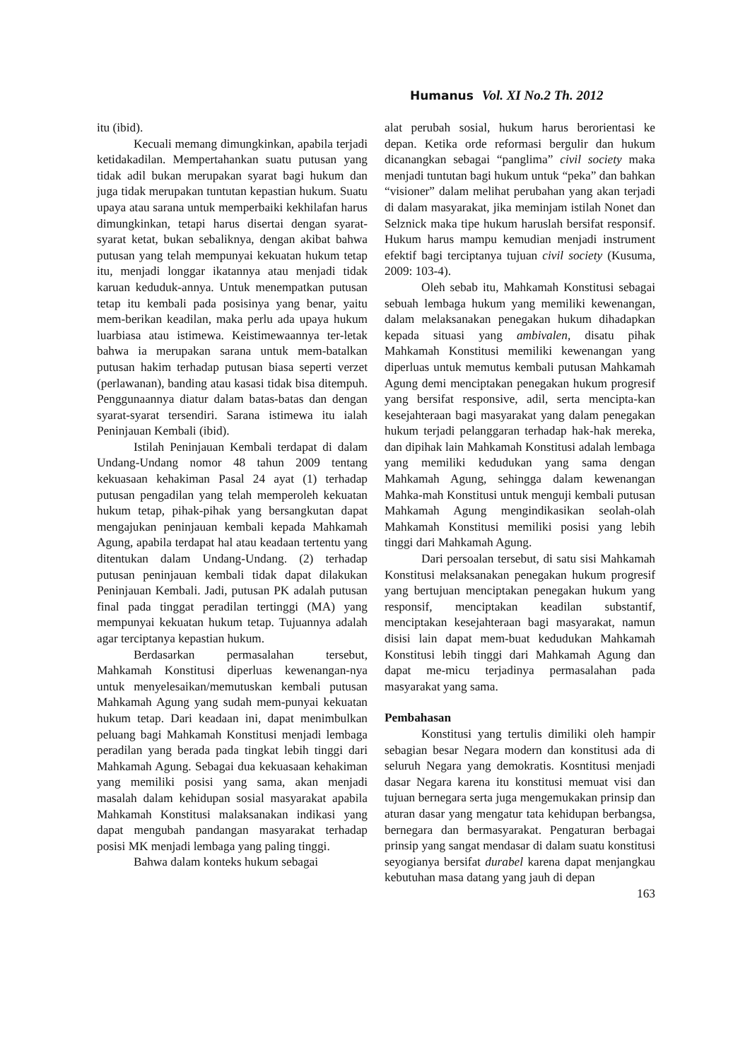Humanus Vol. XI No.2 Th. 2012
itu (ibid).
Kecuali memang dimungkinkan, apabila terjadi ketidakadilan. Mempertahankan suatu putusan yang tidak adil bukan merupakan syarat bagi hukum dan juga tidak merupakan tuntutan kepastian hukum. Suatu upaya atau sarana untuk memperbaiki kekhilafan harus dimungkinkan, tetapi harus disertai dengan syarat-syarat ketat, bukan sebaliknya, dengan akibat bahwa putusan yang telah mempunyai kekuatan hukum tetap itu, menjadi longgar ikatannya atau menjadi tidak karuan keduduk-annya. Untuk menempatkan putusan tetap itu kembali pada posisinya yang benar, yaitu mem-berikan keadilan, maka perlu ada upaya hukum luarbiasa atau istimewa. Keistimewaannya ter-letak bahwa ia merupakan sarana untuk mem-batalkan putusan hakim terhadap putusan biasa seperti verzet (perlawanan), banding atau kasasi tidak bisa ditempuh. Penggunaannya diatur dalam batas-batas dan dengan syarat-syarat tersendiri. Sarana istimewa itu ialah Peninjauan Kembali (ibid).
Istilah Peninjauan Kembali terdapat di dalam Undang-Undang nomor 48 tahun 2009 tentang kekuasaan kehakiman Pasal 24 ayat (1) terhadap putusan pengadilan yang telah memperoleh kekuatan hukum tetap, pihak-pihak yang bersangkutan dapat mengajukan peninjauan kembali kepada Mahkamah Agung, apabila terdapat hal atau keadaan tertentu yang ditentukan dalam Undang-Undang. (2) terhadap putusan peninjauan kembali tidak dapat dilakukan Peninjauan Kembali. Jadi, putusan PK adalah putusan final pada tinggat peradilan tertinggi (MA) yang mempunyai kekuatan hukum tetap. Tujuannya adalah agar terciptanya kepastian hukum.
Berdasarkan permasalahan tersebut, Mahkamah Konstitusi diperluas kewenangan-nya untuk menyelesaikan/memutuskan kembali putusan Mahkamah Agung yang sudah mem-punyai kekuatan hukum tetap. Dari keadaan ini, dapat menimbulkan peluang bagi Mahkamah Konstitusi menjadi lembaga peradilan yang berada pada tingkat lebih tinggi dari Mahkamah Agung. Sebagai dua kekuasaan kehakiman yang memiliki posisi yang sama, akan menjadi masalah dalam kehidupan sosial masyarakat apabila Mahkamah Konstitusi malaksanakan indikasi yang dapat mengubah pandangan masyarakat terhadap posisi MK menjadi lembaga yang paling tinggi.
Bahwa dalam konteks hukum sebagai
alat perubah sosial, hukum harus berorientasi ke depan. Ketika orde reformasi bergulir dan hukum dicanangkan sebagai “panglima” civil society maka menjadi tuntutan bagi hukum untuk “peka” dan bahkan “visioner” dalam melihat perubahan yang akan terjadi di dalam masyarakat, jika meminjam istilah Nonet dan Selznick maka tipe hukum haruslah bersifat responsif. Hukum harus mampu kemudian menjadi instrument efektif bagi terciptanya tujuan civil society (Kusuma, 2009: 103-4).
Oleh sebab itu, Mahkamah Konstitusi sebagai sebuah lembaga hukum yang memiliki kewenangan, dalam melaksanakan penegakan hukum dihadapkan kepada situasi yang ambivalen, disatu pihak Mahkamah Konstitusi memiliki kewenangan yang diperluas untuk memutus kembali putusan Mahkamah Agung demi menciptakan penegakan hukum progresif yang bersifat responsive, adil, serta mencipta-kan kesejahteraan bagi masyarakat yang dalam penegakan hukum terjadi pelanggaran terhadap hak-hak mereka, dan dipihak lain Mahkamah Konstitusi adalah lembaga yang memiliki kedudukan yang sama dengan Mahkamah Agung, sehingga dalam kewenangan Mahka-mah Konstitusi untuk menguji kembali putusan Mahkamah Agung mengindikasikan seolah-olah Mahkamah Konstitusi memiliki posisi yang lebih tinggi dari Mahkamah Agung.
Dari persoalan tersebut, di satu sisi Mahkamah Konstitusi melaksanakan penegakan hukum progresif yang bertujuan menciptakan penegakan hukum yang responsif, menciptakan keadilan substantif, menciptakan kesejahteraan bagi masyarakat, namun disisi lain dapat mem-buat kedudukan Mahkamah Konstitusi lebih tinggi dari Mahkamah Agung dan dapat me-micu terjadinya permasalahan pada masyarakat yang sama.
Pembahasan
Konstitusi yang tertulis dimiliki oleh hampir sebagian besar Negara modern dan konstitusi ada di seluruh Negara yang demokratis. Kosntitusi menjadi dasar Negara karena itu konstitusi memuat visi dan tujuan bernegara serta juga mengemukakan prinsip dan aturan dasar yang mengatur tata kehidupan berbangsa, bernegara dan bermasyarakat. Pengaturan berbagai prinsip yang sangat mendasar di dalam suatu konstitusi seyogianya bersifat durabel karena dapat menjangkau kebutuhan masa datang yang jauh di depan
163